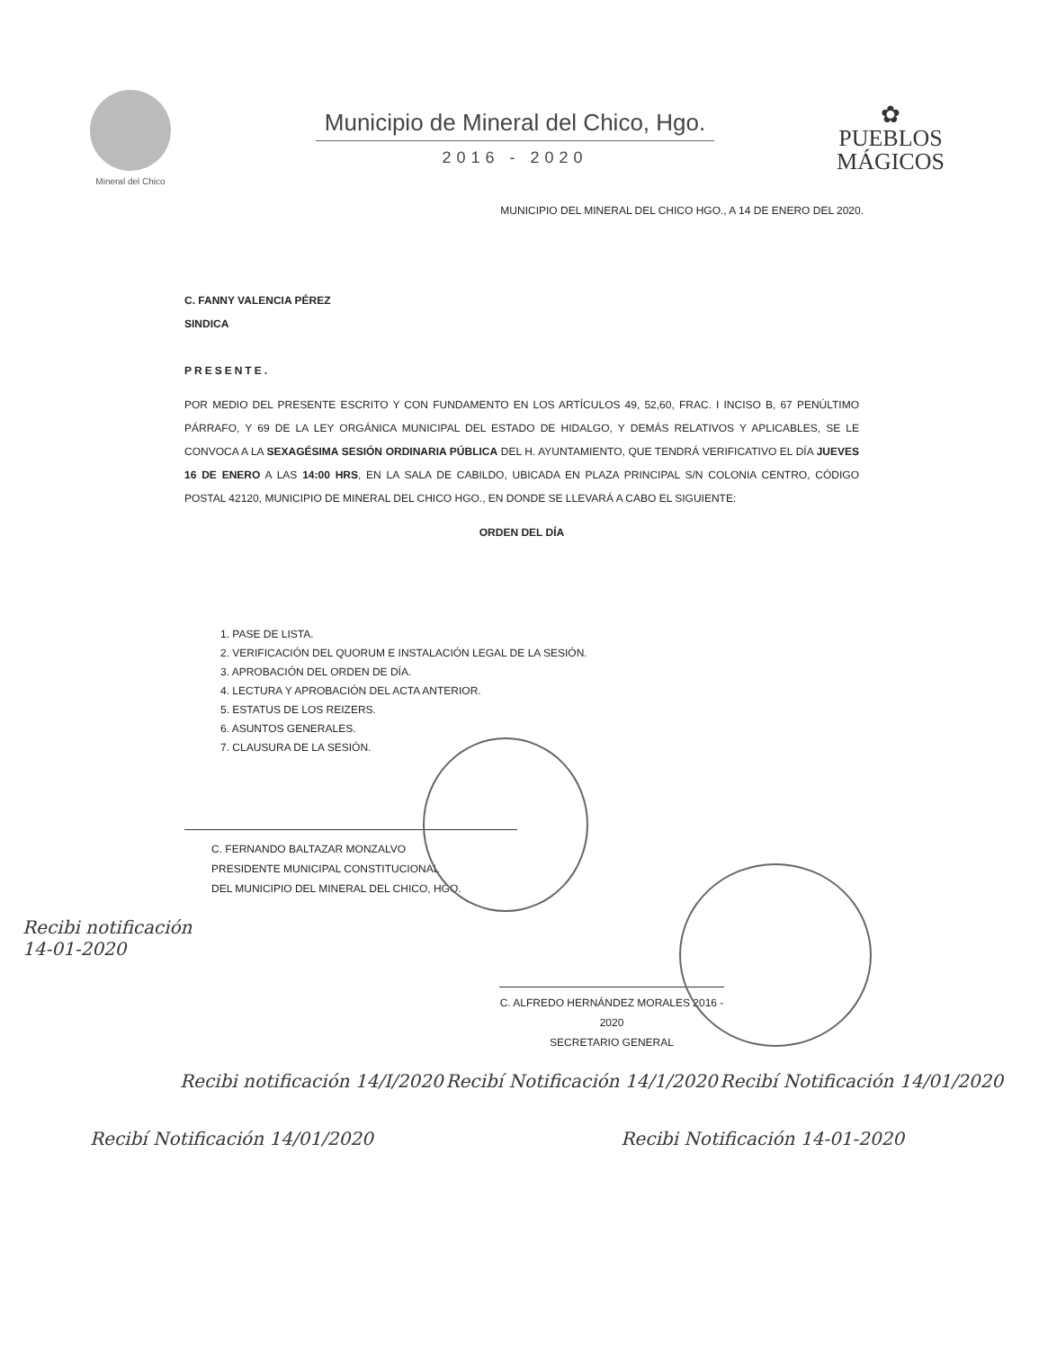Mineral del Chico
Municipio de Mineral del Chico, Hgo.
2016 - 2020
✿
PUEBLOS
MÁGICOS
MUNICIPIO DEL MINERAL DEL CHICO HGO., A 14 DE ENERO DEL 2020.
C. FANNY VALENCIA PÉREZ
SINDICA
PRESENTE.
POR MEDIO DEL PRESENTE ESCRITO Y CON FUNDAMENTO EN LOS ARTÍCULOS 49, 52,60, FRAC. I INCISO B, 67 PENÚLTIMO PÁRRAFO, Y 69 DE LA LEY ORGÁNICA MUNICIPAL DEL ESTADO DE HIDALGO, Y DEMÁS RELATIVOS Y APLICABLES, SE LE CONVOCA A LA SEXAGÉSIMA SESIÓN ORDINARIA PÚBLICA DEL H. AYUNTAMIENTO, QUE TENDRÁ VERIFICATIVO EL DÍA JUEVES 16 DE ENERO A LAS 14:00 HRS, EN LA SALA DE CABILDO, UBICADA EN PLAZA PRINCIPAL S/N COLONIA CENTRO, CÓDIGO POSTAL 42120, MUNICIPIO DE MINERAL DEL CHICO HGO., EN DONDE SE LLEVARÁ A CABO EL SIGUIENTE:
ORDEN DEL DÍA
1. PASE DE LISTA.
2. VERIFICACIÓN DEL QUORUM E INSTALACIÓN LEGAL DE LA SESIÓN.
3. APROBACIÓN DEL ORDEN DE DÍA.
4. LECTURA Y APROBACIÓN DEL ACTA ANTERIOR.
5. ESTATUS DE LOS REIZERS.
6. ASUNTOS GENERALES.
7. CLAUSURA DE LA SESIÓN.
C. FERNANDO BALTAZAR MONZALVO
PRESIDENTE MUNICIPAL CONSTITUCIONAL
DEL MUNICIPIO DEL MINERAL DEL CHICO, HGO.
Recibi notificación
14-01-2020
C. ALFREDO HERNÁNDEZ MORALES 2016 - 2020
SECRETARIO GENERAL
Recibi notificación 14/I/2020 Recibí Notificación 14/1/2020 Recibí Notificación 14/01/2020
Recibí Notificación 14/01/2020 Recibi Notificación 14-01-2020